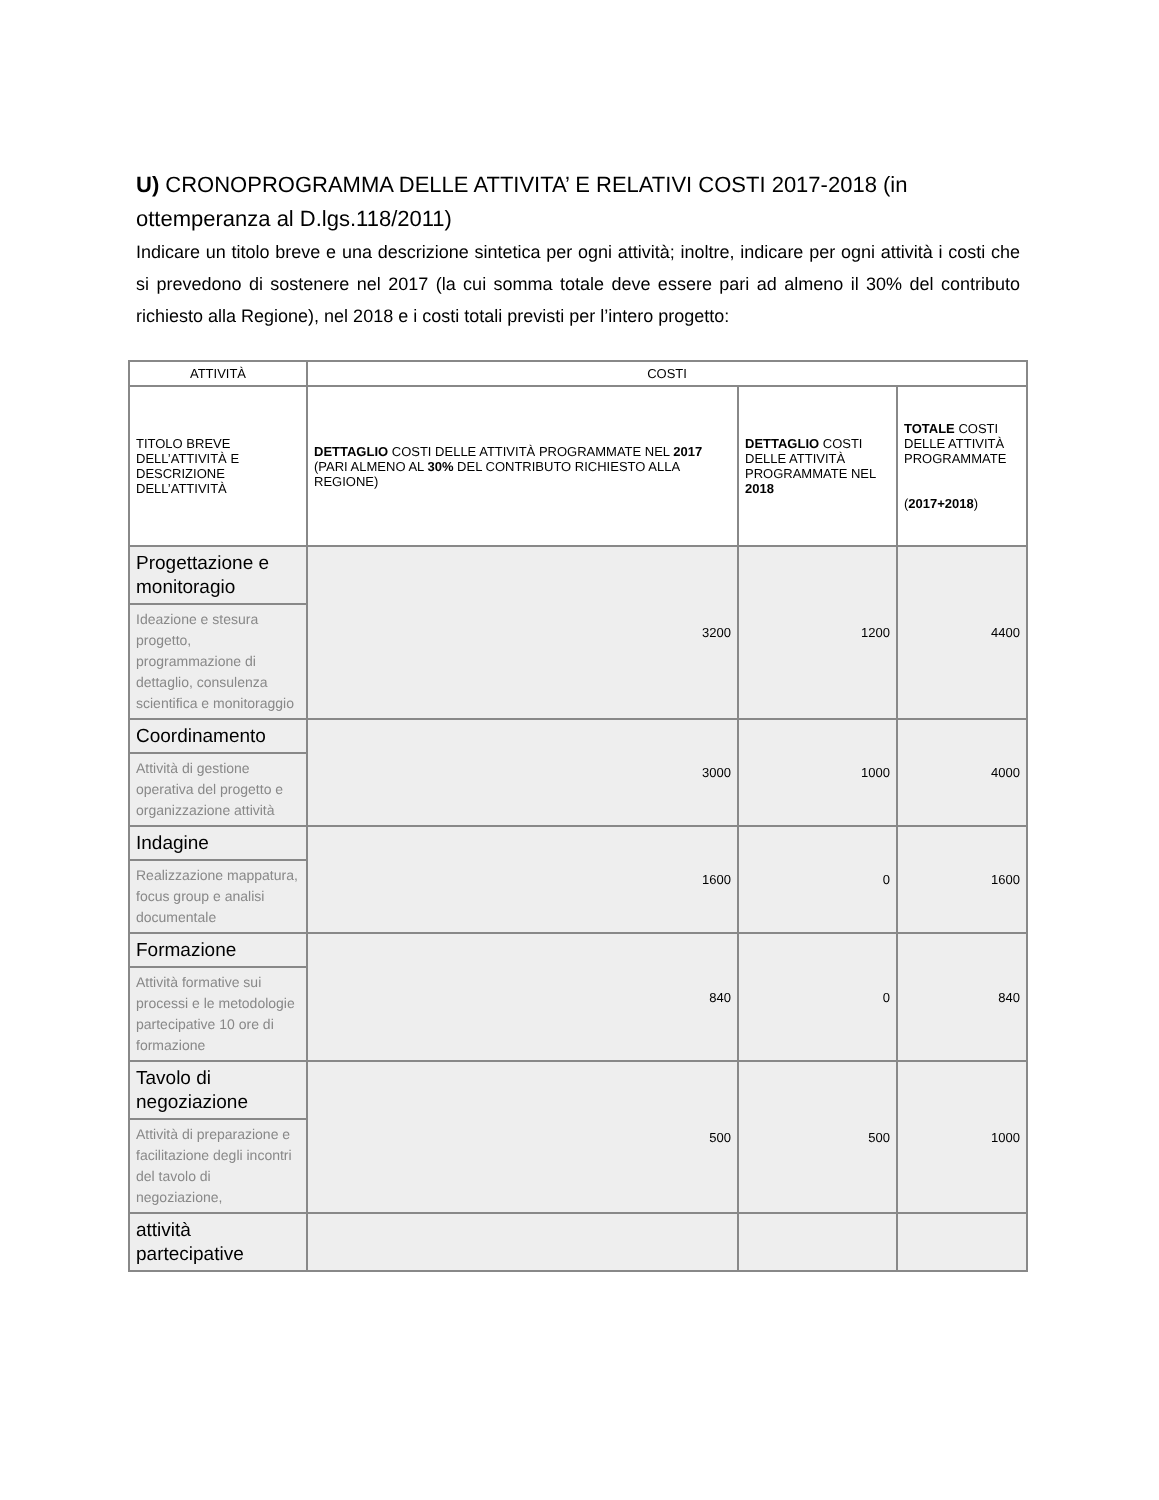U) CRONOPROGRAMMA DELLE ATTIVITA’ E RELATIVI COSTI 2017-2018 (in ottemperanza al D.lgs.118/2011)
Indicare un titolo breve e una descrizione sintetica per ogni attività; inoltre, indicare per ogni attività i costi che si prevedono di sostenere nel 2017 (la cui somma totale deve essere pari ad almeno il 30% del contributo richiesto alla Regione), nel 2018 e i costi totali previsti per l’intero progetto:
| ATTIVITÀ | COSTI | | |
| --- | --- | --- | --- |
| TITOLO BREVE DELL’ATTIVITÀ E DESCRIZIONE DELL’ATTIVITÀ | DETTAGLIO COSTI DELLE ATTIVITÀ PROGRAMMATE NEL 2017 (PARI ALMENO AL 30% DEL CONTRIBUTO RICHIESTO ALLA REGIONE) | DETTAGLIO COSTI DELLE ATTIVITÀ PROGRAMMATE NEL 2018 | TOTALE COSTI DELLE ATTIVITÀ PROGRAMMATE ( 2017+2018 ) |
| Progettazione e monitoragio | 3200 | 1200 | 4400 |
| Ideazione e stesura progetto, programmazione di dettaglio, consulenza scientifica e monitoraggio | | | |
| Coordinamento | 3000 | 1000 | 4000 |
| Attività di gestione operativa del progetto e organizzazione attività | | | |
| Indagine | 1600 | 0 | 1600 |
| Realizzazione mappatura, focus group e analisi documentale | | | |
| Formazione | 840 | 0 | 840 |
| Attività formative sui processi e le metodologie partecipative 10 ore di formazione | | | |
| Tavolo di negoziazione | 500 | 500 | 1000 |
| Attività di preparazione e facilitazione degli incontri del tavolo di negoziazione, | | | |
| attività partecipative | | | |